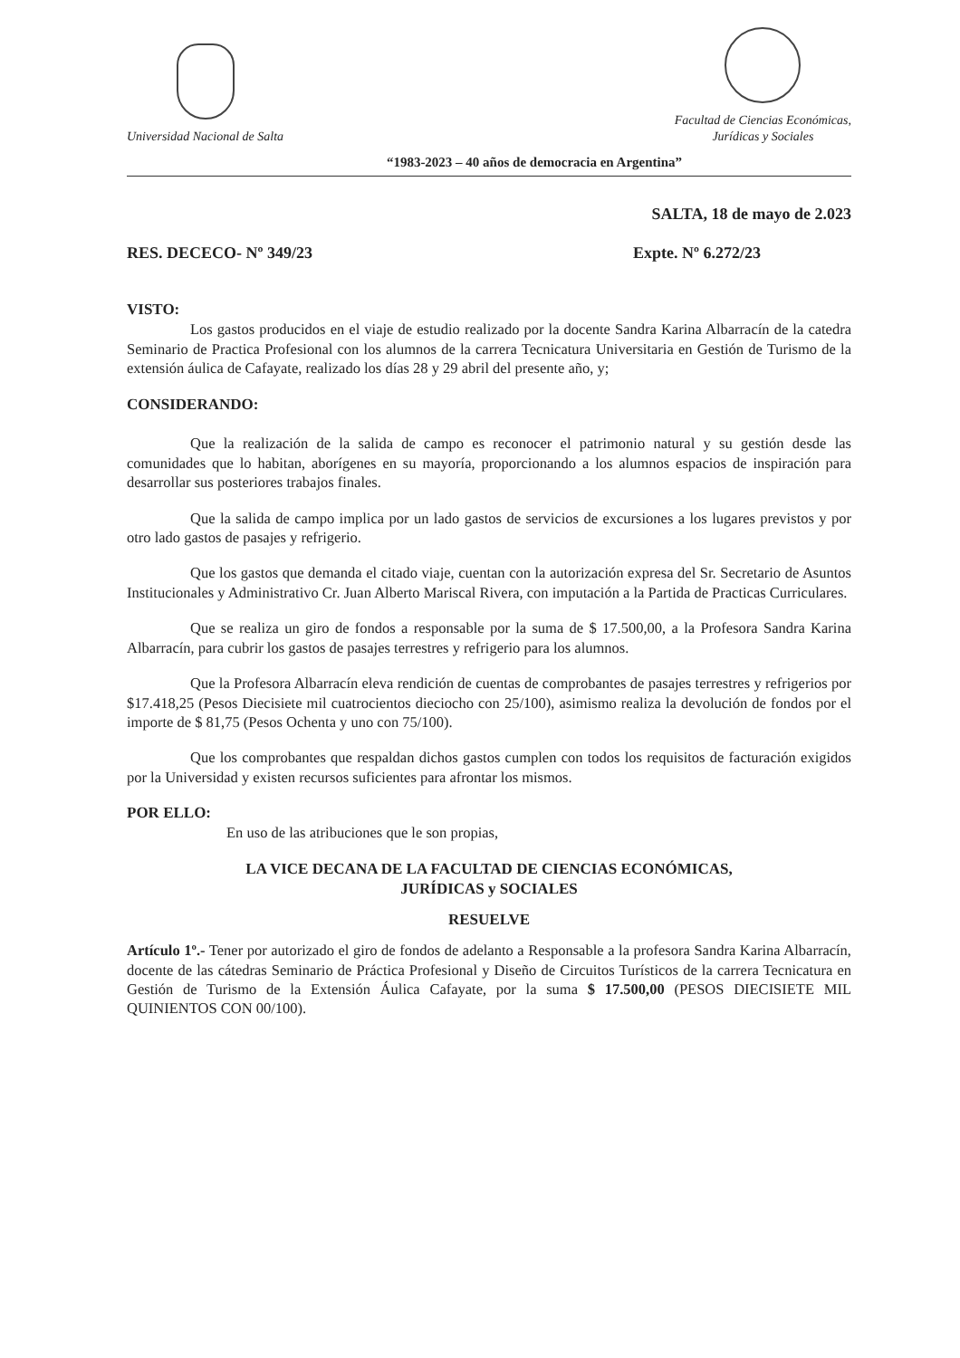Universidad Nacional de Salta
Facultad de Ciencias Económicas,
Jurídicas y Sociales
“1983-2023 – 40 años de democracia en Argentina”
SALTA, 18 de mayo de 2.023
RES. DECECO- Nº 349/23 Expte. Nº 6.272/23
VISTO:
Los gastos producidos en el viaje de estudio realizado por la docente Sandra Karina Albarracín de la catedra Seminario de Practica Profesional con los alumnos de la carrera Tecnicatura Universitaria en Gestión de Turismo de la extensión áulica de Cafayate, realizado los días 28 y 29 abril del presente año, y;
CONSIDERANDO:
Que la realización de la salida de campo es reconocer el patrimonio natural y su gestión desde las comunidades que lo habitan, aborígenes en su mayoría, proporcionando a los alumnos espacios de inspiración para desarrollar sus posteriores trabajos finales.
Que la salida de campo implica por un lado gastos de servicios de excursiones a los lugares previstos y por otro lado gastos de pasajes y refrigerio.
Que los gastos que demanda el citado viaje, cuentan con la autorización expresa del Sr. Secretario de Asuntos Institucionales y Administrativo Cr. Juan Alberto Mariscal Rivera, con imputación a la Partida de Practicas Curriculares.
Que se realiza un giro de fondos a responsable por la suma de $ 17.500,00, a la Profesora Sandra Karina Albarracín, para cubrir los gastos de pasajes terrestres y refrigerio para los alumnos.
Que la Profesora Albarracín eleva rendición de cuentas de comprobantes de pasajes terrestres y refrigerios por $17.418,25 (Pesos Diecisiete mil cuatrocientos dieciocho con 25/100), asimismo realiza la devolución de fondos por el importe de $ 81,75 (Pesos Ochenta y uno con 75/100).
Que los comprobantes que respaldan dichos gastos cumplen con todos los requisitos de facturación exigidos por la Universidad y existen recursos suficientes para afrontar los mismos.
POR ELLO:
En uso de las atribuciones que le son propias,
LA VICE DECANA DE LA FACULTAD DE CIENCIAS ECONÓMICAS,
JURÍDICAS y SOCIALES
RESUELVE
Artículo 1º.- Tener por autorizado el giro de fondos de adelanto a Responsable a la profesora Sandra Karina Albarracín, docente de las cátedras Seminario de Práctica Profesional y Diseño de Circuitos Turísticos de la carrera Tecnicatura en Gestión de Turismo de la Extensión Áulica Cafayate, por la suma $ 17.500,00 (PESOS DIECISIETE MIL QUINIENTOS CON 00/100).